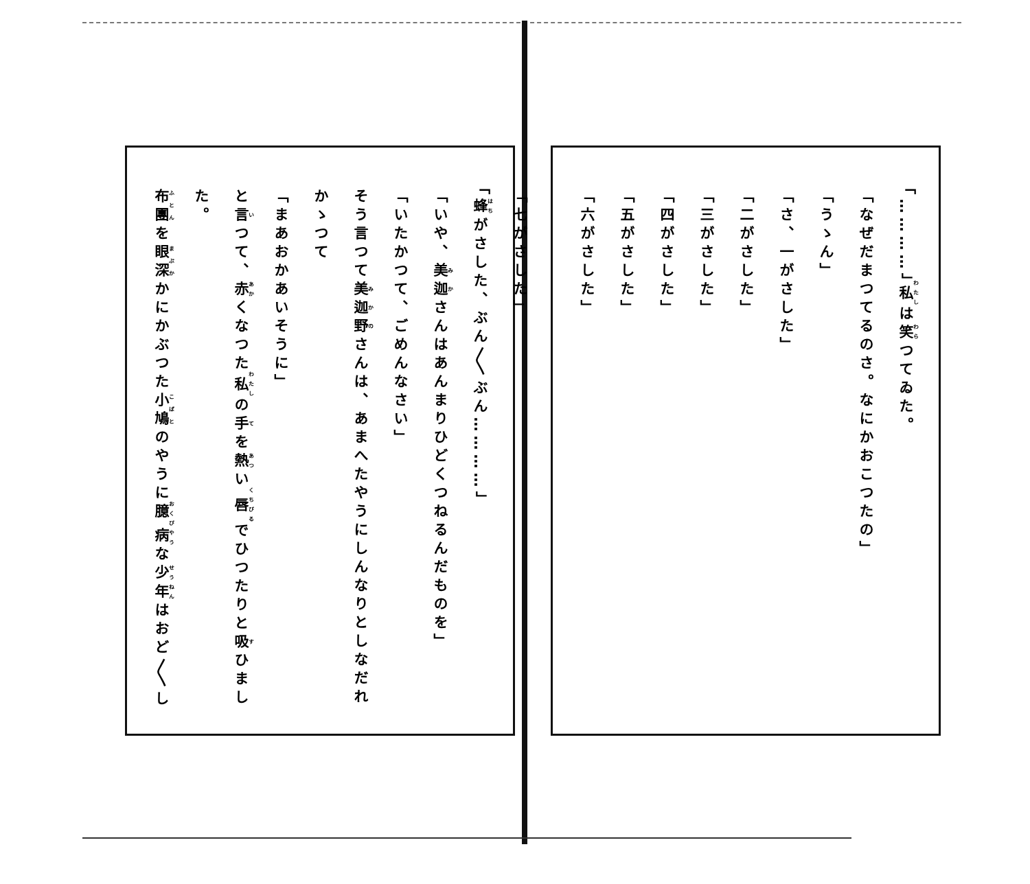「…………」私は笑つてゐた。
「なぜだまつてるのさ。なにかおこつたの」
「うゝん」
「さ、一がさした」
「二がさした」
「三がさした」
「四がさした」
「五がさした」
「六がさした」
「七がさした」
「蜂がさした、ぶん〳〵ぶん…………」
「いや、美迦さんはあんまりひどくつねるんだものを」
「いたかつて、ごめんなさい」
そう言つて美迦野さんは、あまへたやうにしんなりとしなだれかゝつて
「まあおかあいそうに」
と言つて、赤くなつた私の手を熱い唇でひつたりと吸ひました。
布團を眼深かにかぶつた小鳩のやうに臆病な少年はおど〳〵し